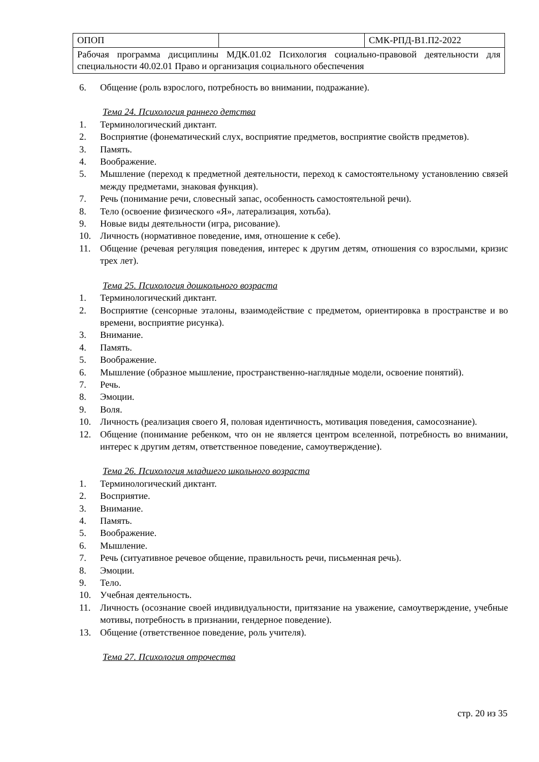| ОПОП | | СМК-РПД-В1.П2-2022 |
| Рабочая программа дисциплины МДК.01.02 Психология социально-правовой деятельности для специальности 40.02.01 Право и организация социального обеспечения | | |
6. Общение (роль взрослого, потребность во внимании, подражание).
Тема 24. Психология раннего детства
1. Терминологический диктант.
2. Восприятие (фонематический слух, восприятие предметов, восприятие свойств предметов).
3. Память.
4. Воображение.
5. Мышление (переход к предметной деятельности, переход к самостоятельному установлению связей между предметами, знаковая функция).
7. Речь (понимание речи, словесный запас, особенность самостоятельной речи).
8. Тело (освоение физического «Я», латерализация, хотьба).
9. Новые виды деятельности (игра, рисование).
10. Личность (нормативное поведение, имя, отношение к себе).
11. Общение (речевая регуляция поведения, интерес к другим детям, отношения со взрослыми, кризис трех лет).
Тема 25. Психология дошкольного возраста
1. Терминологический диктант.
2. Восприятие (сенсорные эталоны, взаимодействие с предметом, ориентировка в пространстве и во времени, восприятие рисунка).
3. Внимание.
4. Память.
5. Воображение.
6. Мышление (образное мышление, пространственно-наглядные модели, освоение понятий).
7. Речь.
8. Эмоции.
9. Воля.
10. Личность (реализация своего Я, половая идентичность, мотивация поведения, самосознание).
12. Общение (понимание ребенком, что он не является центром вселенной, потребность во внимании, интерес к другим детям, ответственное поведение, самоутверждение).
Тема 26. Психология младшего школьного возраста
1. Терминологический диктант.
2. Восприятие.
3. Внимание.
4. Память.
5. Воображение.
6. Мышление.
7. Речь (ситуативное речевое общение, правильность речи, письменная речь).
8. Эмоции.
9. Тело.
10. Учебная деятельность.
11. Личность (осознание своей индивидуальности, притязание на уважение, самоутверждение, учебные мотивы, потребность в признании, гендерное поведение).
13. Общение (ответственное поведение, роль учителя).
Тема 27. Психология отрочества
стр. 20 из 35